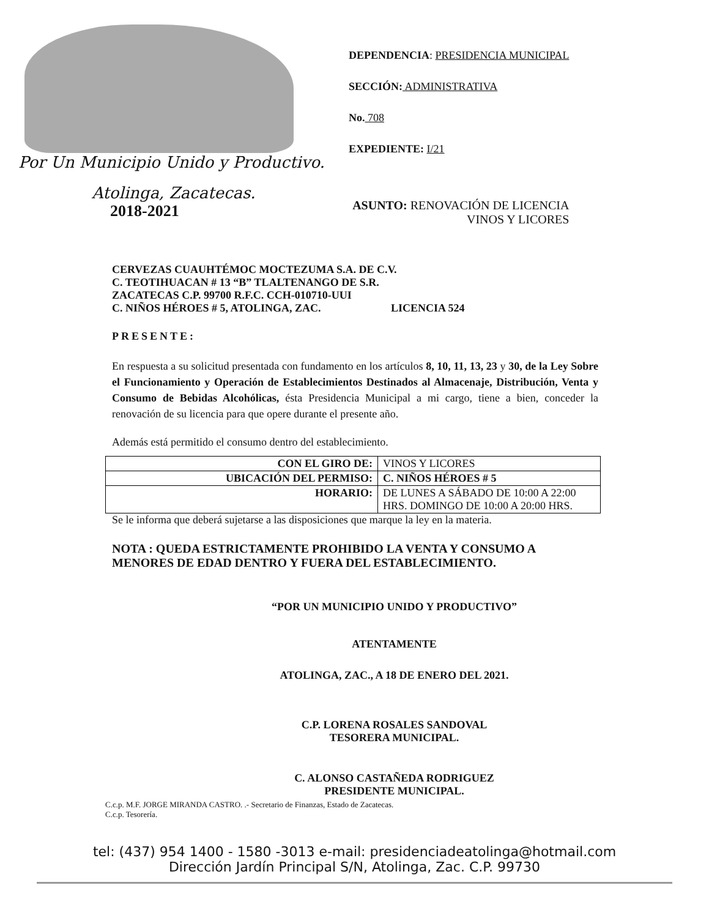Por Un Municipio Unido y Productivo.
Atolinga, Zacatecas.
2018-2021
DEPENDENCIA: PRESIDENCIA MUNICIPAL
SECCIÓN: ADMINISTRATIVA
No. 708
EXPEDIENTE: I/21
ASUNTO: RENOVACIÓN DE LICENCIA
VINOS Y LICORES
CERVEZAS CUAUHTÉMOC MOCTEZUMA S.A. DE C.V.
C. TEOTIHUACAN # 13 “B” TLALTENANGO DE S.R.
ZACATECAS C.P. 99700 R.F.C. CCH-010710-UUI
C. NIÑOS HÉROES # 5, ATOLINGA, ZAC. LICENCIA 524
PRESENTE:
En respuesta a su solicitud presentada con fundamento en los artículos 8, 10, 11, 13, 23 y 30, de la Ley Sobre el Funcionamiento y Operación de Establecimientos Destinados al Almacenaje, Distribución, Venta y Consumo de Bebidas Alcohólicas, ésta Presidencia Municipal a mi cargo, tiene a bien, conceder la renovación de su licencia para que opere durante el presente año.
Además está permitido el consumo dentro del establecimiento.
| CON EL GIRO DE: | VINOS Y LICORES |
| UBICACIÓN DEL PERMISO: | C. NIÑOS HÉROES # 5 |
| HORARIO: | DE LUNES A SÁBADO DE 10:00 A 22:00 HRS. DOMINGO DE 10:00 A 20:00 HRS. |
Se le informa que deberá sujetarse a las disposiciones que marque la ley en la materia.
NOTA : QUEDA ESTRICTAMENTE PROHIBIDO LA VENTA Y CONSUMO A MENORES DE EDAD DENTRO Y FUERA DEL ESTABLECIMIENTO.
“POR UN MUNICIPIO UNIDO Y PRODUCTIVO”
ATENTAMENTE
ATOLINGA, ZAC., A 18 DE ENERO DEL 2021.
C.P. LORENA ROSALES SANDOVAL
TESORERA MUNICIPAL.
C. ALONSO CASTAÑEDA RODRIGUEZ
PRESIDENTE MUNICIPAL.
C.c.p. M.F. JORGE MIRANDA CASTRO. .- Secretario de Finanzas, Estado de Zacatecas.
C.c.p. Tesorería.
tel: (437) 954 1400 - 1580 -3013 e-mail: presidenciadeatolinga@hotmail.com
Dirección Jardín Principal S/N, Atolinga, Zac. C.P. 99730